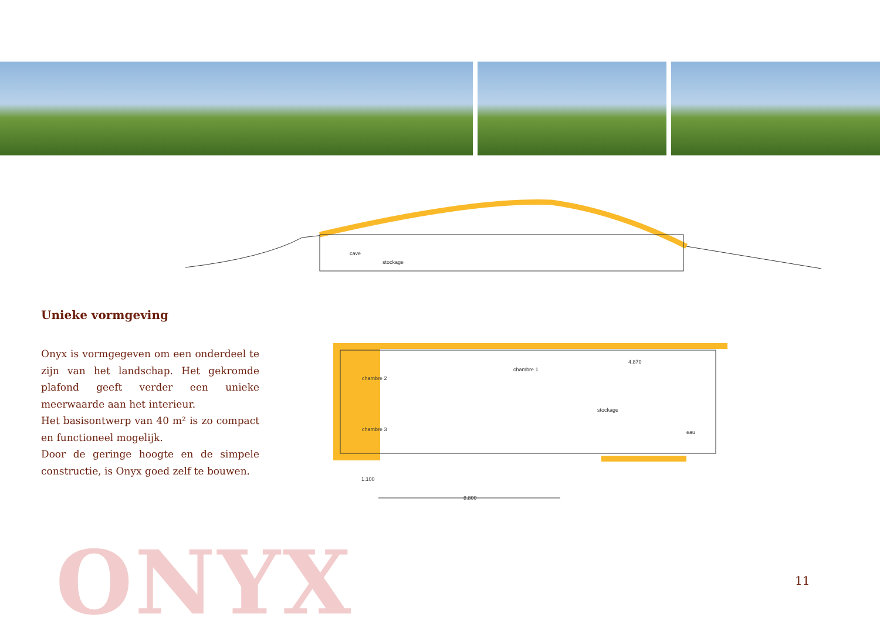cave
stockage
chambre 2
chambre 3
chambre 1
stockage
4.870
eau
1.100
8.800
Unieke vormgeving
Onyx is vormgegeven om een onderdeel te zijn van het landschap. Het gekromde plafond geeft verder een unieke meerwaarde aan het interieur.
Het basisontwerp van 40 m² is zo compact en functioneel mogelijk.
Door de geringe hoogte en de simpele constructie, is Onyx goed zelf te bouwen.
ONYX 11